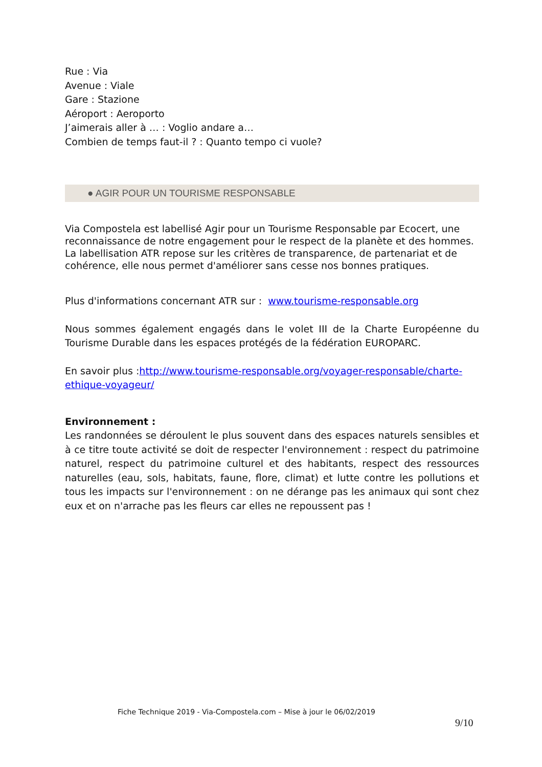Rue : Via
Avenue : Viale
Gare : Stazione
Aéroport : Aeroporto
J’aimerais aller à … : Voglio andare a…
Combien de temps faut-il ? : Quanto tempo ci vuole?
● AGIR POUR UN TOURISME RESPONSABLE
Via Compostela est labellisé Agir pour un Tourisme Responsable par Ecocert, une reconnaissance de notre engagement pour le respect de la planète et des hommes. La labellisation ATR repose sur les critères de transparence, de partenariat et de cohérence, elle nous permet d'améliorer sans cesse nos bonnes pratiques.
Plus d'informations concernant ATR sur : www.tourisme-responsable.org
Nous sommes également engagés dans le volet III de la Charte Européenne du Tourisme Durable dans les espaces protégés de la fédération EUROPARC.
En savoir plus :http://www.tourisme-responsable.org/voyager-responsable/charte-ethique-voyageur/
Environnement :
Les randonnées se déroulent le plus souvent dans des espaces naturels sensibles et à ce titre toute activité se doit de respecter l'environnement : respect du patrimoine naturel, respect du patrimoine culturel et des habitants, respect des ressources naturelles (eau, sols, habitats, faune, flore, climat) et lutte contre les pollutions et tous les impacts sur l'environnement : on ne dérange pas les animaux qui sont chez eux et on n'arrache pas les fleurs car elles ne repoussent pas !
Fiche Technique 2019 - Via-Compostela.com – Mise à jour le 06/02/2019
9/10